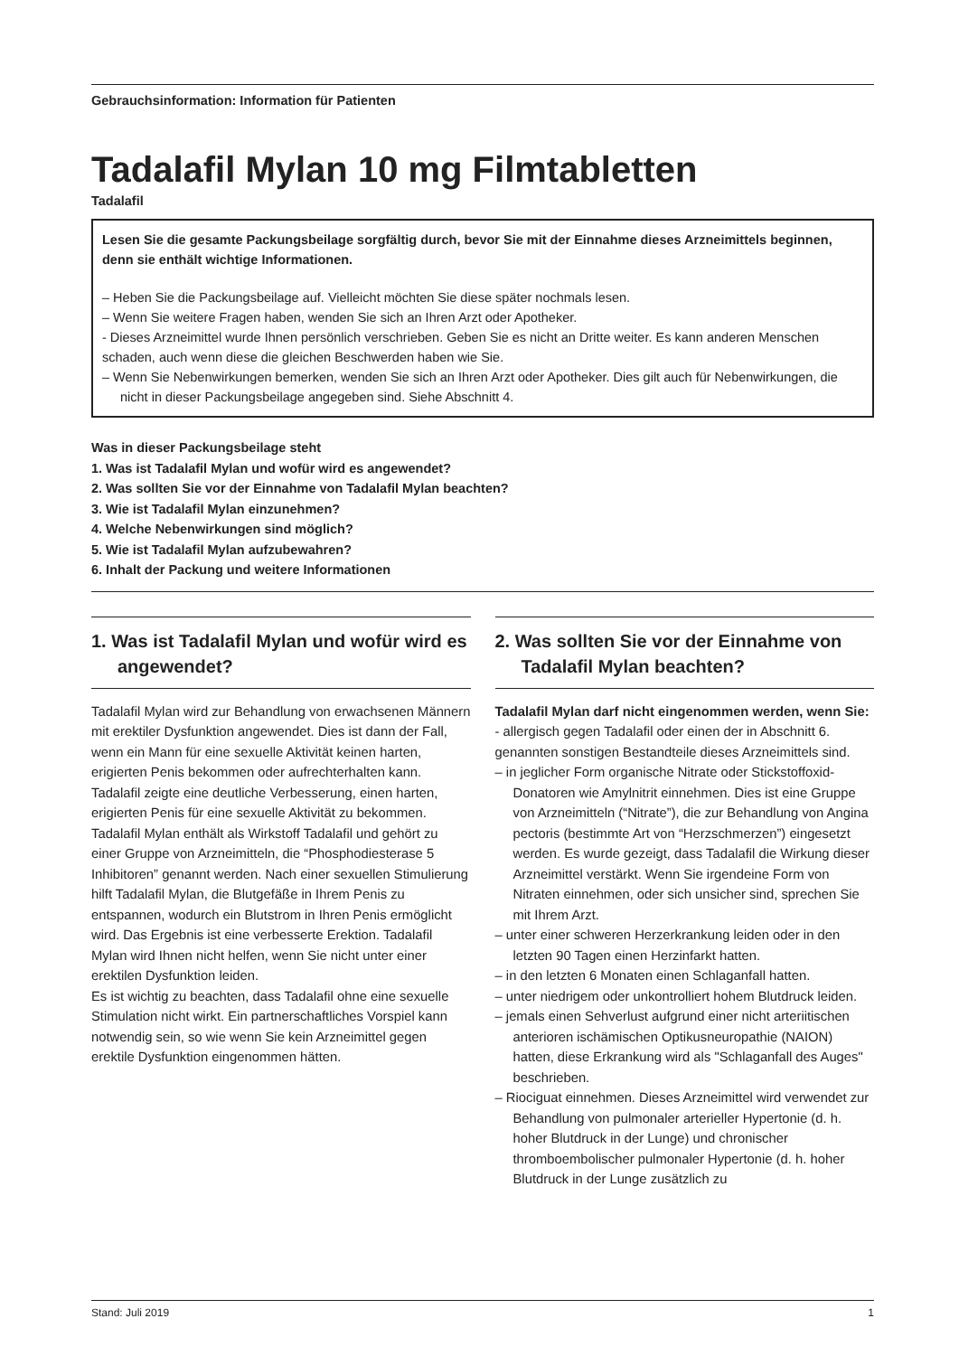Gebrauchsinformation: Information für Patienten
Tadalafil Mylan 10 mg Filmtabletten
Tadalafil
Lesen Sie die gesamte Packungsbeilage sorgfältig durch, bevor Sie mit der Einnahme dieses Arzneimittels beginnen, denn sie enthält wichtige Informationen.
– Heben Sie die Packungsbeilage auf. Vielleicht möchten Sie diese später nochmals lesen.
– Wenn Sie weitere Fragen haben, wenden Sie sich an Ihren Arzt oder Apotheker.
- Dieses Arzneimittel wurde Ihnen persönlich verschrieben. Geben Sie es nicht an Dritte weiter. Es kann anderen Menschen schaden, auch wenn diese die gleichen Beschwerden haben wie Sie.
– Wenn Sie Nebenwirkungen bemerken, wenden Sie sich an Ihren Arzt oder Apotheker. Dies gilt auch für Nebenwirkungen, die nicht in dieser Packungsbeilage angegeben sind. Siehe Abschnitt 4.
Was in dieser Packungsbeilage steht
1. Was ist Tadalafil Mylan und wofür wird es angewendet?
2. Was sollten Sie vor der Einnahme von Tadalafil Mylan beachten?
3. Wie ist Tadalafil Mylan einzunehmen?
4. Welche Nebenwirkungen sind möglich?
5. Wie ist Tadalafil Mylan aufzubewahren?
6. Inhalt der Packung und weitere Informationen
1. Was ist Tadalafil Mylan und wofür wird es angewendet?
Tadalafil Mylan wird zur Behandlung von erwachsenen Männern mit erektiler Dysfunktion angewendet. Dies ist dann der Fall, wenn ein Mann für eine sexuelle Aktivität keinen harten, erigierten Penis bekommen oder aufrechterhalten kann. Tadalafil zeigte eine deutliche Verbesserung, einen harten, erigierten Penis für eine sexuelle Aktivität zu bekommen.
Tadalafil Mylan enthält als Wirkstoff Tadalafil und gehört zu einer Gruppe von Arzneimitteln, die “Phosphodiesterase 5 Inhibitoren” genannt werden. Nach einer sexuellen Stimulierung hilft Tadalafil Mylan, die Blutgefäße in Ihrem Penis zu entspannen, wodurch ein Blutstrom in Ihren Penis ermöglicht wird. Das Ergebnis ist eine verbesserte Erektion. Tadalafil Mylan wird Ihnen nicht helfen, wenn Sie nicht unter einer erektilen Dysfunktion leiden.
Es ist wichtig zu beachten, dass Tadalafil ohne eine sexuelle Stimulation nicht wirkt. Ein partnerschaftliches Vorspiel kann notwendig sein, so wie wenn Sie kein Arzneimittel gegen erektile Dysfunktion eingenommen hätten.
2. Was sollten Sie vor der Einnahme von Tadalafil Mylan beachten?
Tadalafil Mylan darf nicht eingenommen werden, wenn Sie:
- allergisch gegen Tadalafil oder einen der in Abschnitt 6. genannten sonstigen Bestandteile dieses Arzneimittels sind.
– in jeglicher Form organische Nitrate oder Stickstoffoxid-Donatoren wie Amylnitrit einnehmen. Dies ist eine Gruppe von Arzneimitteln (“Nitrate”), die zur Behandlung von Angina pectoris (bestimmte Art von “Herzschmerzen”) eingesetzt werden. Es wurde gezeigt, dass Tadalafil die Wirkung dieser Arzneimittel verstärkt. Wenn Sie irgendeine Form von Nitraten einnehmen, oder sich unsicher sind, sprechen Sie mit Ihrem Arzt.
– unter einer schweren Herzerkrankung leiden oder in den letzten 90 Tagen einen Herzinfarkt hatten.
– in den letzten 6 Monaten einen Schlaganfall hatten.
– unter niedrigem oder unkontrolliert hohem Blutdruck leiden.
– jemals einen Sehverlust aufgrund einer nicht arteriitischen anterioren ischämischen Optikusneuropathie (NAION) hatten, diese Erkrankung wird als "Schlaganfall des Auges" beschrieben.
– Riociguat einnehmen. Dieses Arzneimittel wird verwendet zur Behandlung von pulmonaler arterieller Hypertonie (d. h. hoher Blutdruck in der Lunge) und chronischer thromboembolischer pulmonaler Hypertonie (d. h. hoher Blutdruck in der Lunge zusätzlich zu
Stand: Juli 2019 1